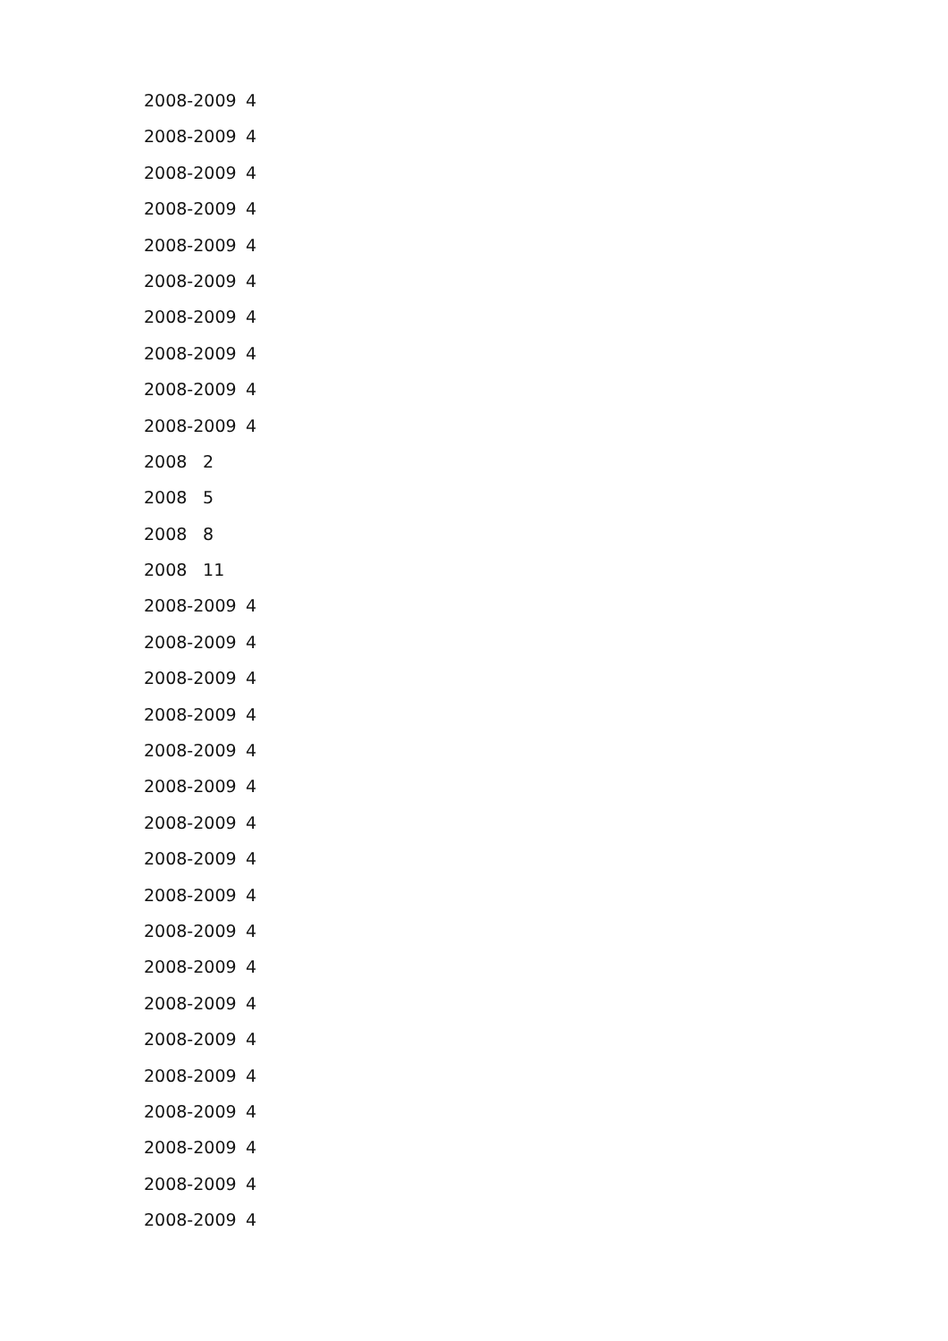2008-2009 4
2008-2009 4
2008-2009 4
2008-2009 4
2008-2009 4
2008-2009 4
2008-2009 4
2008-2009 4
2008-2009 4
2008-2009 4
2008 2
2008 5
2008 8
2008 11
2008-2009 4
2008-2009 4
2008-2009 4
2008-2009 4
2008-2009 4
2008-2009 4
2008-2009 4
2008-2009 4
2008-2009 4
2008-2009 4
2008-2009 4
2008-2009 4
2008-2009 4
2008-2009 4
2008-2009 4
2008-2009 4
2008-2009 4
2008-2009 4